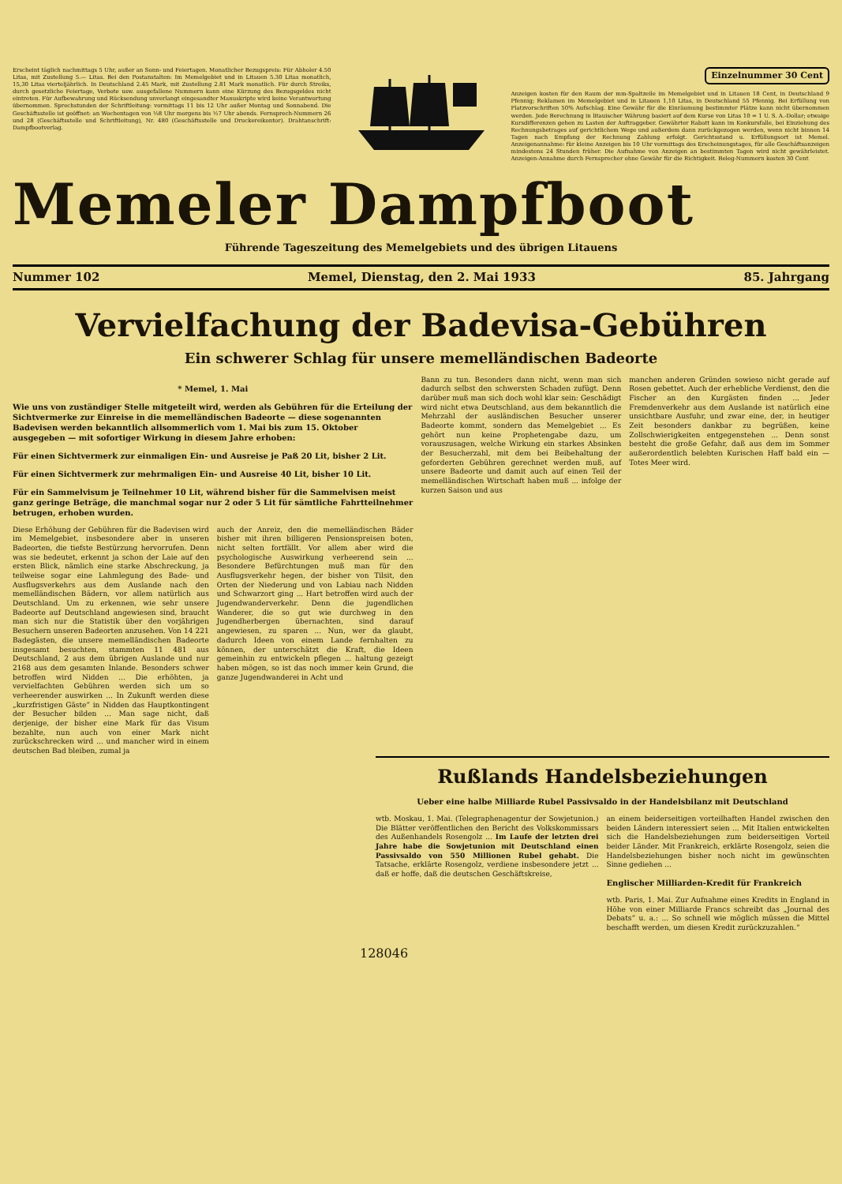Erscheint täglich nachmittags 5 Uhr, außer an Sonn- und Feiertagen. Monatlicher Bezugspreis: Für Abholer 4.50 Litas, mit Zustellung 5.— Litas. Bei den Postanstalten: Im Memelgebiet und in Litauen 5.30 Litas monatlich, 15,30 Litas vierteljährlich. In Deutschland 2.45 Mark, mit Zustellung 2.81 Mark monatlich. Für durch Streiks, durch gesetzliche Feiertage, Verbote usw. ausgefallene Nummern kann eine Kürzung des Bezugsgeldes nicht eintreten. Für Aufbewahrung und Rücksendung unverlangt eingesandter Manuskripte wird keine Verantwortung übernommen. Sprechstunden der Schriftleitung: vormittags 11 bis 12 Uhr außer Montag und Sonnabend. Die Geschäftsstelle ist geöffnet: an Wochentagen von ½8 Uhr morgens bis ½7 Uhr abends. Fernsprech-Nummern 26 und 28 (Geschäftsstelle und Schriftleitung), Nr. 480 (Geschäftsstelle und Druckereikontor). Drahtanschrift: Dampfbootverlag.
Einzelnummer 30 Cent
Anzeigen kosten für den Raum der mm-Spaltzeile im Memelgebiet und in Litauen 18 Cent, in Deutschland 9 Pfennig; Reklamen im Memelgebiet und in Litauen 1,10 Litas, in Deutschland 55 Pfennig. Bei Erfüllung von Platzvorschriften 50% Aufschlag. Eine Gewähr für die Einräumung bestimmter Plätze kann nicht übernommen werden. Jede Berechnung in litauischer Währung basiert auf dem Kurse von Litas 10 = 1 U. S. A.-Dollar; etwaige Kursdifferenzen gehen zu Lasten der Auftraggeber. Gewährter Rabatt kann im Konkursfalle, bei Einziehung des Rechnungsbetrages auf gerichtlichem Wege und außerdem dann zurückgezogen werden, wenn nicht binnen 14 Tagen nach Empfang der Rechnung Zahlung erfolgt. Gerichtsstand u. Erfüllungsort ist Memel. Anzeigenannahme: für kleine Anzeigen bis 10 Uhr vormittags des Erscheinungstages, für alle Geschäftsanzeigen mindestens 24 Stunden früher. Die Aufnahme von Anzeigen an bestimmten Tagen wird nicht gewährleistet. Anzeigen-Annahme durch Fernsprecher ohne Gewähr für die Richtigkeit. Beleg-Nummern kosten 30 Cent
Memeler Dampfboot
Führende Tageszeitung des Memelgebiets und des übrigen Litauens
Nummer 102 Memel, Dienstag, den 2. Mai 1933 85. Jahrgang
Vervielfachung der Badevisa-Gebühren
Ein schwerer Schlag für unsere memelländischen Badeorte
* Memel, 1. Mai
Wie uns von zuständiger Stelle mitgeteilt wird, werden als Gebühren für die Erteilung der Sichtvermerke zur Einreise in die memelländischen Badeorte — diese sogenannten Badevisen werden bekanntlich allsommerlich vom 1. Mai bis zum 15. Oktober ausgegeben — mit sofortiger Wirkung in diesem Jahre erhoben:
Für einen Sichtvermerk zur einmaligen Ein- und Ausreise je Paß 20 Lit, bisher 2 Lit.
Für einen Sichtvermerk zur mehrmaligen Ein- und Ausreise 40 Lit, bisher 10 Lit.
Für ein Sammelvisum je Teilnehmer 10 Lit, während bisher für die Sammelvisen meist ganz geringe Beträge, die manchmal sogar nur 2 oder 5 Lit für sämtliche Fahrtteilnehmer betrugen, erhoben wurden.
Diese Erhöhung der Gebühren für die Badevisen wird im Memelgebiet, insbesondere aber in unseren Badeorten, die tiefste Bestürzung hervorrufen. Denn was sie bedeutet, erkennt ja schon der Laie auf den ersten Blick, nämlich eine starke Abschreckung, ja teilweise sogar eine Lahmlegung des Bade- und Ausflugsverkehrs aus dem Auslande nach den memelländischen Bädern, vor allem natürlich aus Deutschland. Um zu erkennen, wie sehr unsere Badeorte auf Deutschland angewiesen sind, braucht man sich nur die Statistik über den vorjährigen Besuchern unseren Badeorten anzusehen. Von 14 221 Badegästen, die unsere memelländischen Badeorte insgesamt besuchten, stammten 11 481 aus Deutschland, 2 aus dem übrigen Auslande und nur 2168 aus dem gesamten Inlande. Besonders schwer betroffen wird Nidden ... Die erhöhten, ja vervielfachten Gebühren werden sich um so verheerender auswirken ... In Zukunft werden diese „kurzfristigen Gäste“ in Nidden das Hauptkontingent der Besucher bilden ... Man sage nicht, daß derjenige, der bisher eine Mark für das Visum bezahlte, nun auch von einer Mark nicht zurückschrecken wird ... und mancher wird in einem deutschen Bad bleiben, zumal ja
auch der Anreiz, den die memelländischen Bäder bisher mit ihren billigeren Pensionspreisen boten, nicht selten fortfällt. Vor allem aber wird die psychologische Auswirkung verheerend sein ... Besondere Befürchtungen muß man für den Ausflugsverkehr hegen, der bisher von Tilsit, den Orten der Niederung und von Labiau nach Nidden und Schwarzort ging ... Hart betroffen wird auch der Jugendwanderverkehr. Denn die jugendlichen Wanderer, die so gut wie durchweg in den Jugendherbergen übernachten, sind darauf angewiesen, zu sparen ... Nun, wer da glaubt, dadurch Ideen von einem Lande fernhalten zu können, der unterschätzt die Kraft, die Ideen gemeinhin zu entwickeln pflegen ... haltung gezeigt haben mögen, so ist das noch immer kein Grund, die ganze Jugendwanderei in Acht und
Bann zu tun. Besonders dann nicht, wenn man sich dadurch selbst den schwersten Schaden zufügt. Denn darüber muß man sich doch wohl klar sein: Geschädigt wird nicht etwa Deutschland, aus dem bekanntlich die Mehrzahl der ausländischen Besucher unserer Badeorte kommt, sondern das Memelgebiet ... Es gehört nun keine Prophetengabe dazu, um vorauszusagen, welche Wirkung ein starkes Absinken der Besucherzahl, mit dem bei Beibehaltung der geforderten Gebühren gerechnet werden muß, auf unsere Badeorte und damit auch auf einen Teil der memelländischen Wirtschaft haben muß ... infolge der kurzen Saison und aus
manchen anderen Gründen sowieso nicht gerade auf Rosen gebettet. Auch der erhebliche Verdienst, den die Fischer an den Kurgästen finden ... Jeder Fremdenverkehr aus dem Auslande ist natürlich eine unsichtbare Ausfuhr, und zwar eine, der, in heutiger Zeit besonders dankbar zu begrüßen, keine Zollschwierigkeiten entgegenstehen ... Denn sonst besteht die große Gefahr, daß aus dem im Sommer außerordentlich belebten Kurischen Haff bald ein — Totes Meer wird.
Rußlands Handelsbeziehungen
Ueber eine halbe Milliarde Rubel Passivsaldo in der Handelsbilanz mit Deutschland
wtb. Moskau, 1. Mai. (Telegraphenagentur der Sowjetunion.) Die Blätter veröffentlichen den Bericht des Volkskommissars des Außenhandels Rosengolz ... Im Laufe der letzten drei Jahre habe die Sowjetunion mit Deutschland einen Passivsaldo von 550 Millionen Rubel gehabt. Die Tatsache, erklärte Rosengolz, verdiene insbesondere jetzt ... daß er hoffe, daß die deutschen Geschäftskreise,
an einem beiderseitigen vorteilhaften Handel zwischen den beiden Ländern interessiert seien ... Mit Italien entwickelten sich die Handelsbeziehungen zum beiderseitigen Vorteil beider Länder. Mit Frankreich, erklärte Rosengolz, seien die Handelsbeziehungen bisher noch nicht im gewünschten Sinne gediehen ...
Englischer Milliarden-Kredit für Frankreich
wtb. Paris, 1. Mai. Zur Aufnahme eines Kredits in England in Höhe von einer Milliarde Francs schreibt das „Journal des Debats“ u. a.: ... So schnell wie möglich müssen die Mittel beschafft werden, um diesen Kredit zurückzuzahlen.“
128046